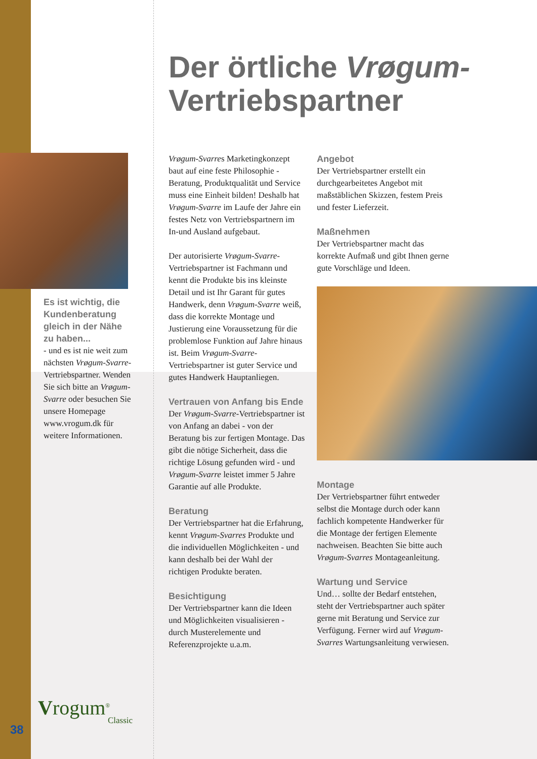Der örtliche Vrøgum-
Vertriebspartner
Es ist wichtig, die Kundenberatung gleich in der Nähe zu haben...
- und es ist nie weit zum nächsten Vrøgum-Svarre-Vertriebspartner. Wenden Sie sich bitte an Vrøgum-Svarre oder besuchen Sie unsere Homepage www.vrogum.dk für weitere Informationen.
Vrøgum-Svarres Marketingkonzept baut auf eine feste Philosophie - Beratung, Produktqualität und Service muss eine Einheit bilden! Deshalb hat Vrøgum-Svarre im Laufe der Jahre ein festes Netz von Vertriebspartnern im In-und Ausland aufgebaut.
Der autorisierte Vrøgum-Svarre-Vertriebspartner ist Fachmann und kennt die Produkte bis ins kleinste Detail und ist Ihr Garant für gutes Handwerk, denn Vrøgum-Svarre weiß, dass die korrekte Montage und Justierung eine Voraussetzung für die problemlose Funktion auf Jahre hinaus ist. Beim Vrøgum-Svarre-Vertriebspartner ist guter Service und gutes Handwerk Hauptanliegen.
Vertrauen von Anfang bis Ende
Der Vrøgum-Svarre-Vertriebspartner ist von Anfang an dabei - von der Beratung bis zur fertigen Montage. Das gibt die nötige Sicherheit, dass die richtige Lösung gefunden wird - und Vrøgum-Svarre leistet immer 5 Jahre Garantie auf alle Produkte.
Beratung
Der Vertriebspartner hat die Erfahrung, kennt Vrøgum-Svarres Produkte und die individuellen Möglichkeiten - und kann deshalb bei der Wahl der richtigen Produkte beraten.
Besichtigung
Der Vertriebspartner kann die Ideen und Möglichkeiten visualisieren - durch Musterelemente und Referenzprojekte u.a.m.
Angebot
Der Vertriebspartner erstellt ein durchgearbeitetes Angebot mit maßstäblichen Skizzen, festem Preis und fester Lieferzeit.
Maßnehmen
Der Vertriebspartner macht das korrekte Aufmaß und gibt Ihnen gerne gute Vorschläge und Ideen.
Montage
Der Vertriebspartner führt entweder selbst die Montage durch oder kann fachlich kompetente Handwerker für die Montage der fertigen Elemente nachweisen. Beachten Sie bitte auch Vrøgum-Svarres Montageanleitung.
Wartung und Service
Und… sollte der Bedarf entstehen, steht der Vertriebspartner auch später gerne mit Beratung und Service zur Verfügung. Ferner wird auf Vrøgum-Svarres Wartungsanleitung verwiesen.
Vrogum<sup>®</sup>
Classic
38